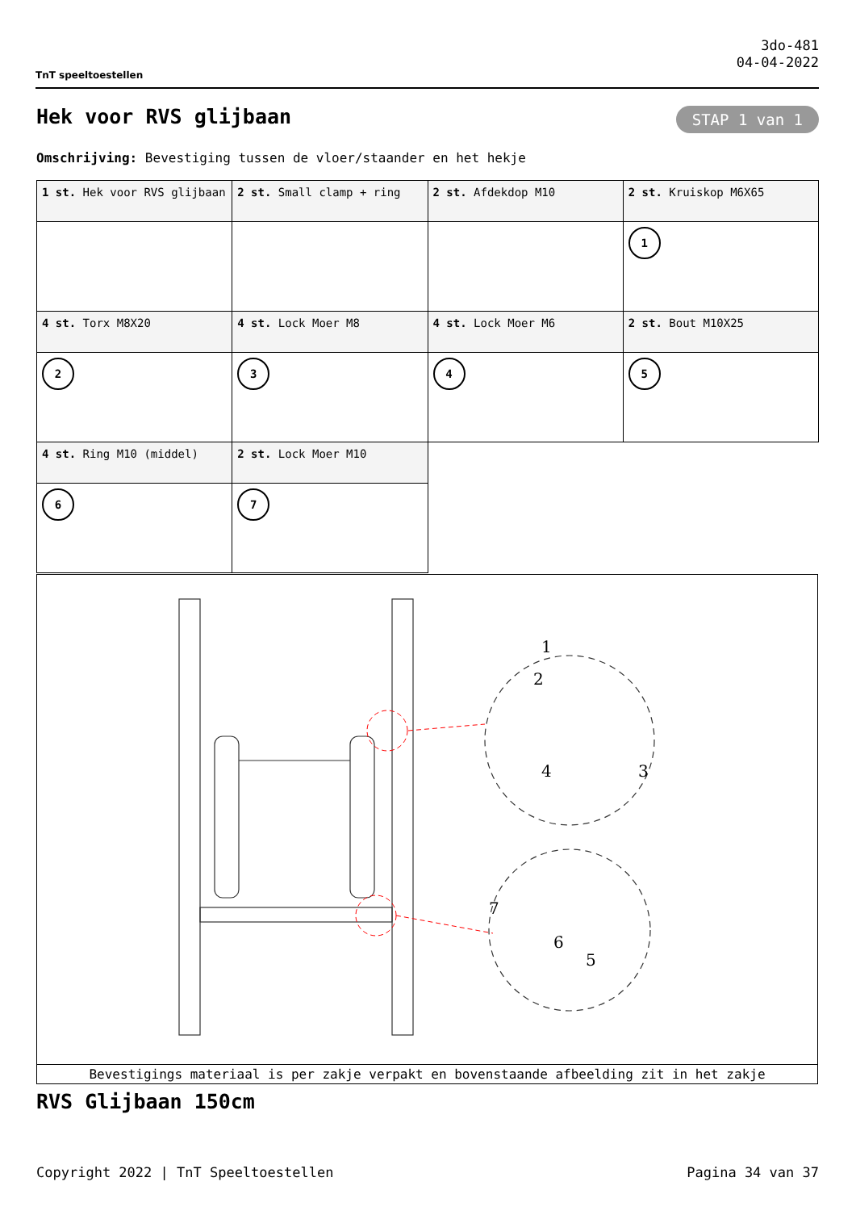TnT speeltoestellen
3do-481
04-04-2022
Hek voor RVS glijbaan STAP 1 van 1
Omschrijving: Bevestiging tussen de vloer/staander en het hekje
| 1 st. Hek voor RVS glijbaan | 2 st. Small clamp + ring | 2 st. Afdekdop M10 | 2 st. Kruiskop M6X65 |
| | | | 1 |
| 4 st. Torx M8X20 | 4 st. Lock Moer M8 | 4 st. Lock Moer M6 | 2 st. Bout M10X25 |
| 2 | 3 | 4 | 5 |
| 4 st. Ring M10 (middel) | 2 st. Lock Moer M10 | | |
| 6 | 7 | | |
1
2
3
4
5
6
7
Bevestigings materiaal is per zakje verpakt en bovenstaande afbeelding zit in het zakje
RVS Glijbaan 150cm
Copyright 2022 | TnT Speeltoestellen Pagina 34 van 37